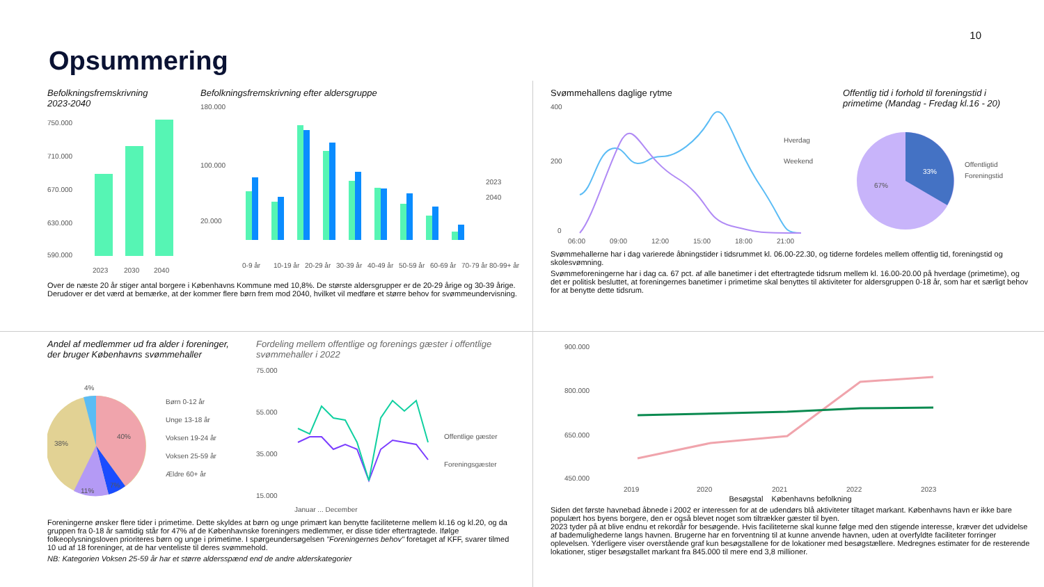10
Opsummering
Befolkningsfremskrivning
2023-2040
750.000
710.000
670.000
630.000
590.000
2023
2030
2040
Befolkningsfremskrivning efter aldersgruppe
180.000
100.000
20.000
0-9 år
10-19 år
20-29 år
30-39 år
40-49 år
50-59 år
60-69 år
70-79 år
80-99+ år
2023
2040
Over de næste 20 år stiger antal borgere i Københavns Kommune med 10,8%. De største aldersgrupper er de 20-29 årige og 30-39 årige. Derudover er det værd at bemærke, at der kommer flere børn frem mod 2040, hvilket vil medføre et større behov for svømmeundervisning.
Svømmehallens daglige rytme
400
200
0
06:00
09:00
12:00
15:00
18:00
21:00
Hverdag
Weekend
Offentlig tid i forhold til foreningstid i
primetime (Mandag - Fredag kl.16 - 20)
33%
67%
Offentligtid
Foreningstid
Svømmehallerne har i dag varierede åbningstider i tidsrummet kl. 06.00-22.30, og tiderne fordeles mellem offentlig tid, foreningstid og skolesvømning.
Svømmeforeningerne har i dag ca. 67 pct. af alle banetimer i det eftertragtede tidsrum mellem kl. 16.00-20.00 på hverdage (primetime), og det er politisk besluttet, at foreningernes banetimer i primetime skal benyttes til aktiviteter for aldersgruppen 0-18 år, som har et særligt behov for at benytte dette tidsrum.
Andel af medlemmer ud fra alder i foreninger,
der bruger Københavns svømmehaller
40%
38%
11%
7%
4%
Børn 0-12 år
Unge 13-18 år
Voksen 19-24 år
Voksen 25-59 år
Ældre 60+ år
Fordeling mellem offentlige og forenings gæster i offentlige svømmehaller i 2022
75.000
55.000
35.000
15.000
Offentlige gæster
Foreningsgæster
Januar ... December
Foreningerne ønsker flere tider i primetime. Dette skyldes at børn og unge primært kan benytte faciliteterne mellem kl.16 og kl.20, og da gruppen fra 0-18 år samtidig står for 47% af de Københavnske foreningers medlemmer, er disse tider eftertragtede. Ifølge folkeoplysningsloven prioriteres børn og unge i primetime. I spørgeundersøgelsen "Foreningernes behov" foretaget af KFF, svarer tilmed 10 ud af 18 foreninger, at de har venteliste til deres svømmehold.
NB: Kategorien Voksen 25-59 år har et større aldersspænd end de andre alderskategorier
900.000
800.000
650.000
450.000
2019
2020
2021
2022
2023
Besøgstal Københavns befolkning
Siden det første havnebad åbnede i 2002 er interessen for at de udendørs blå aktiviteter tiltaget markant. Københavns havn er ikke bare populært hos byens borgere, den er også blevet noget som tiltrækker gæster til byen.
2023 tyder på at blive endnu et rekordår for besøgende. Hvis faciliteterne skal kunne følge med den stigende interesse, kræver det udvidelse af bademulighederne langs havnen. Brugerne har en forventning til at kunne anvende havnen, uden at overfyldte faciliteter forringer oplevelsen. Yderligere viser overstående graf kun besøgstallene for de lokationer med besøgstællere. Medregnes estimater for de resterende lokationer, stiger besøgstallet markant fra 845.000 til mere end 3,8 millioner.